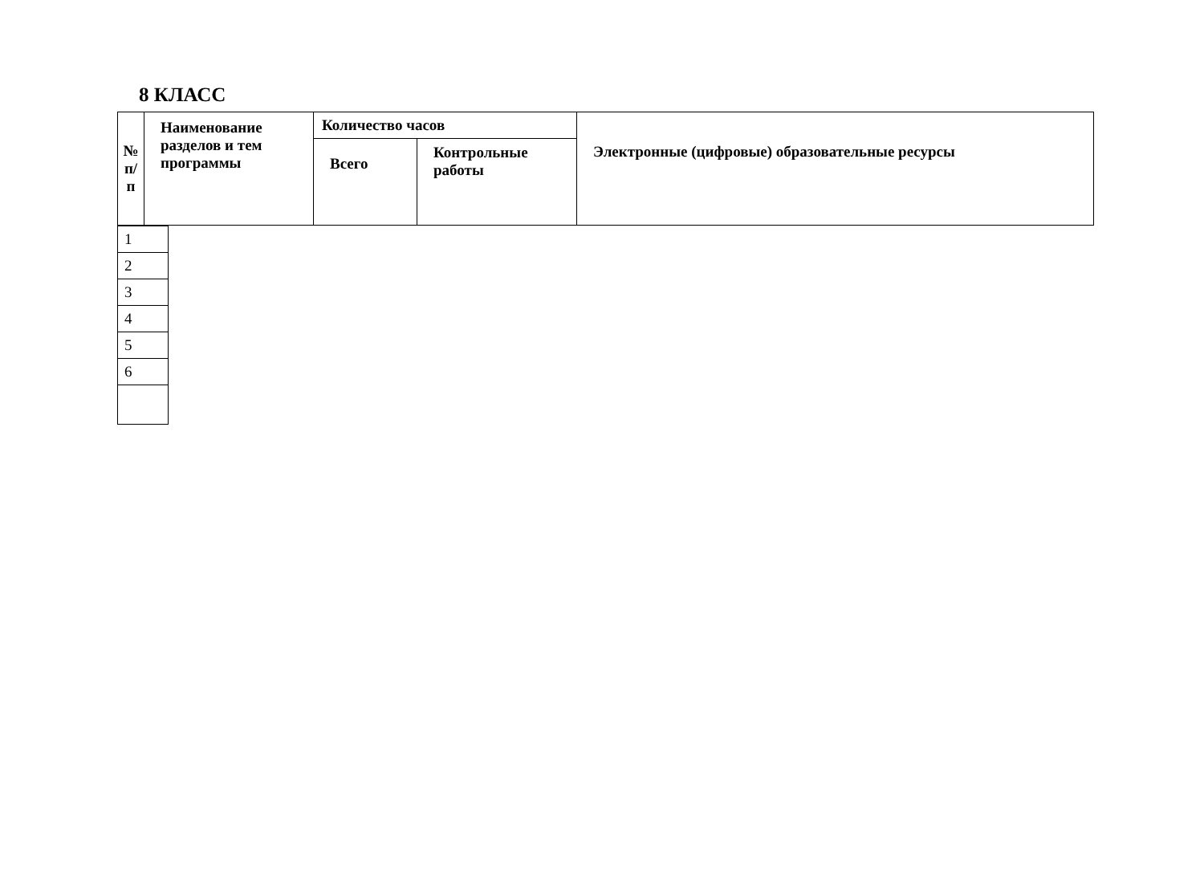8 КЛАСС
| № п/п | Наименование разделов и тем программы | Количество часов | | Электронные (цифровые) образовательные ресурсы |
| --- | --- | --- | --- | --- |
| | | Всего | Контрольные работы | |
| 1 |
| 2 |
| 3 |
| 4 |
| 5 |
| 6 |